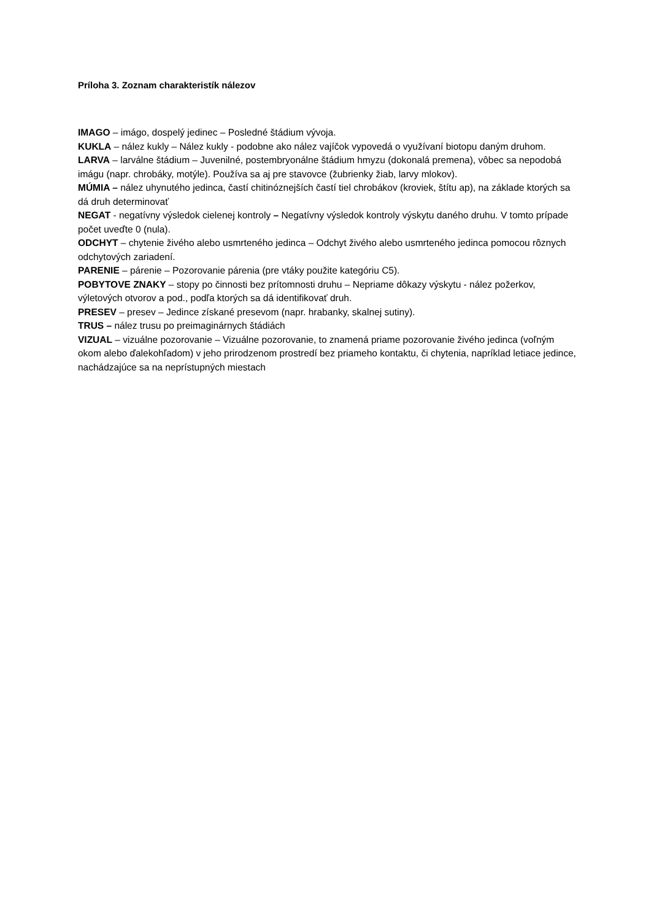Príloha 3. Zoznam charakteristík nálezov
IMAGO – imágo, dospelý jedinec – Posledné štádium vývoja.
KUKLA – nález kukly – Nález kukly - podobne ako nález vajíčok vypovedá o využívaní biotopu daným druhom.
LARVA – larválne štádium – Juvenilné, postembryonálne štádium hmyzu (dokonalá premena), vôbec sa nepodobá imágu (napr. chrobáky, motýle). Používa sa aj pre stavovce (žubrienky žiab, larvy mlokov).
MÚMIA – nález uhynutého jedinca, častí chitinóznejších častí tiel chrobákov (kroviek, štítu ap), na základe ktorých sa dá druh determinovať
NEGAT - negatívny výsledok cielenej kontroly – Negatívny výsledok kontroly výskytu daného druhu. V tomto prípade počet uveďte 0 (nula).
ODCHYT – chytenie živého alebo usmrteného jedinca – Odchyt živého alebo usmrteného jedinca pomocou rôznych odchytových zariadení.
PARENIE – párenie – Pozorovanie párenia (pre vtáky použite kategóriu C5).
POBYTOVE ZNAKY – stopy po činnosti bez prítomnosti druhu – Nepriame dôkazy výskytu - nález požerkov, výletových otvorov a pod., podľa ktorých sa dá identifikovať druh.
PRESEV – presev – Jedince získané presevom (napr. hrabanky, skalnej sutiny).
TRUS – nález trusu po preimaginárnych štádiách
VIZUAL – vizuálne pozorovanie – Vizuálne pozorovanie, to znamená priame pozorovanie živého jedinca (voľným okom alebo ďalekohľadom) v jeho prirodzenom prostredí bez priameho kontaktu, či chytenia, napríklad letiace jedince, nachádzajúce sa na neprístupných miestach